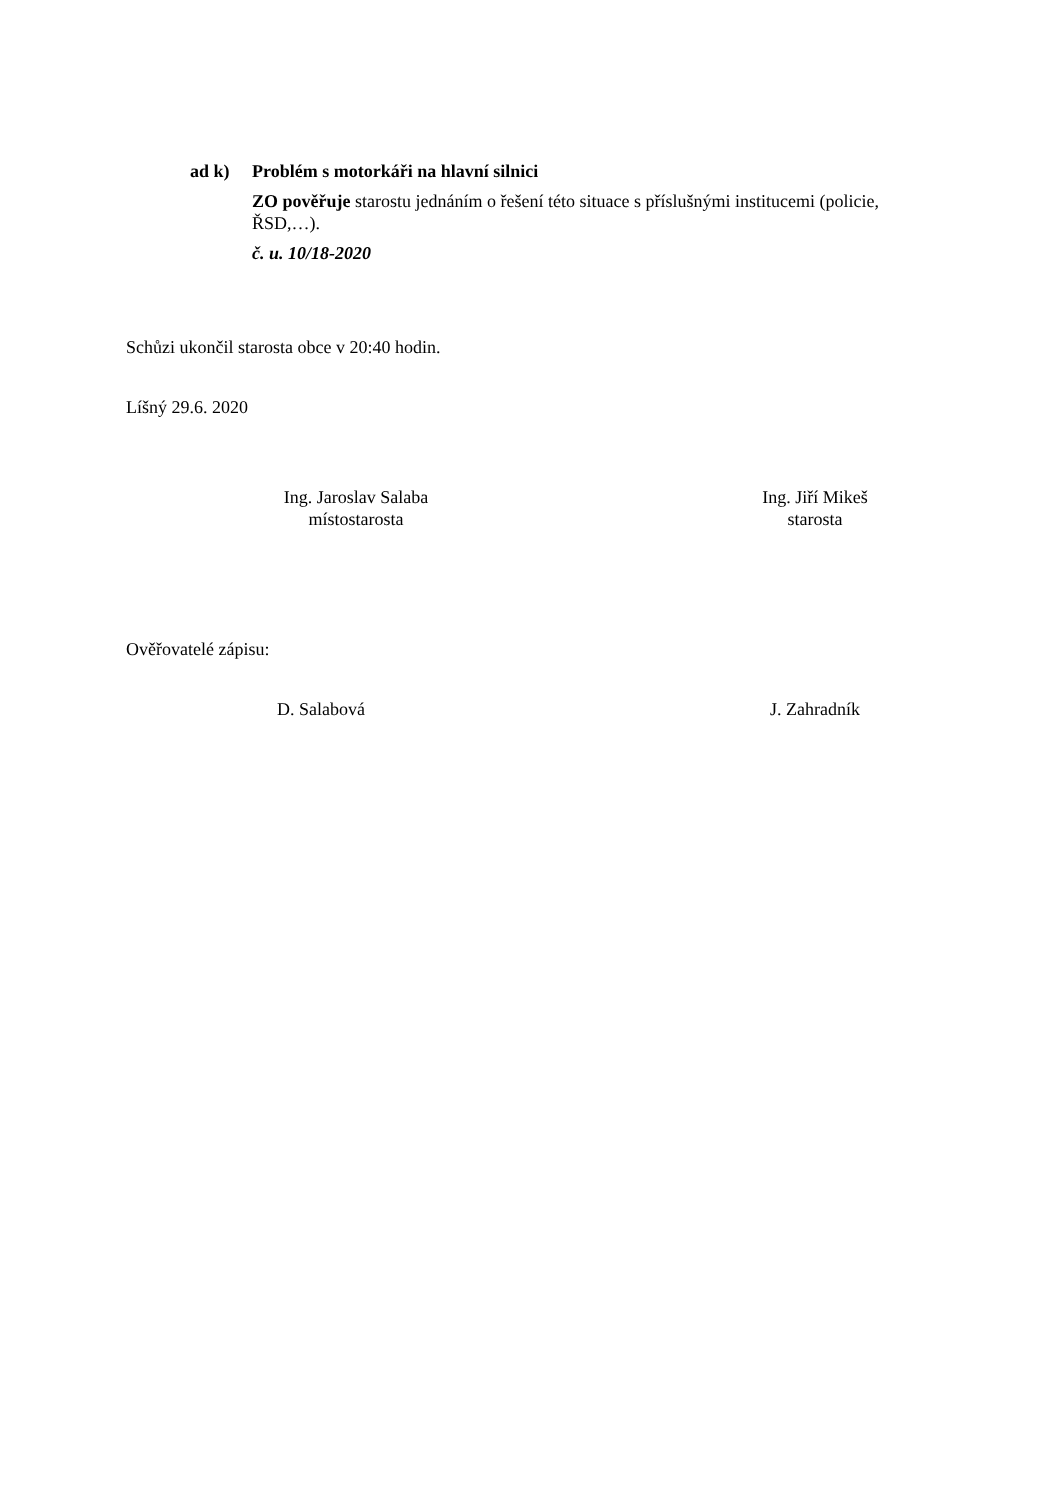ad k) Problém s motorkáři na hlavní silnici
ZO pověřuje starostu jednáním o řešení této situace s příslušnými institucemi (policie, ŘSD,…).
č. u. 10/18-2020
Schůzi ukončil starosta obce v 20:40 hodin.
Líšný 29.6. 2020
Ing. Jaroslav Salaba
místostarosta
Ing. Jiří Mikeš
starosta
Ověřovatelé zápisu:
D. Salabová J. Zahradník